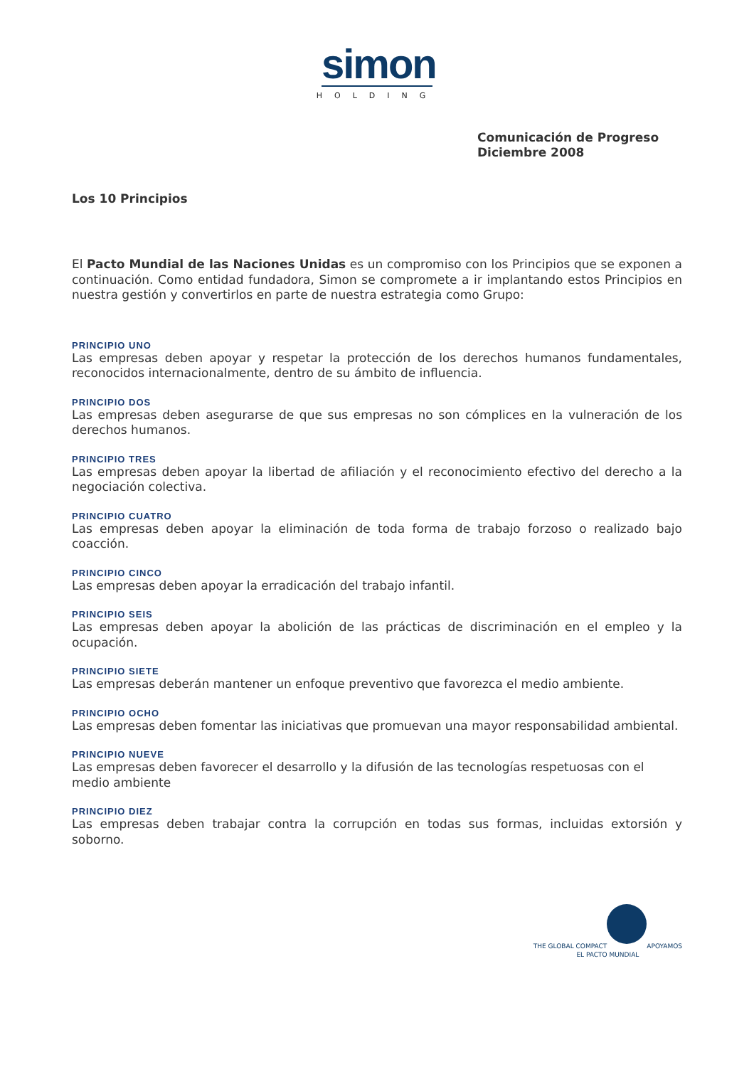simon
HOLDING
Comunicación de Progreso
Diciembre 2008
Los 10 Principios
El Pacto Mundial de las Naciones Unidas es un compromiso con los Principios que se exponen a continuación. Como entidad fundadora, Simon se compromete a ir implantando estos Principios en nuestra gestión y convertirlos en parte de nuestra estrategia como Grupo:
PRINCIPIO UNO
Las empresas deben apoyar y respetar la protección de los derechos humanos fundamentales, reconocidos internacionalmente, dentro de su ámbito de influencia.
PRINCIPIO DOS
Las empresas deben asegurarse de que sus empresas no son cómplices en la vulneración de los derechos humanos.
PRINCIPIO TRES
Las empresas deben apoyar la libertad de afiliación y el reconocimiento efectivo del derecho a la negociación colectiva.
PRINCIPIO CUATRO
Las empresas deben apoyar la eliminación de toda forma de trabajo forzoso o realizado bajo coacción.
PRINCIPIO CINCO
Las empresas deben apoyar la erradicación del trabajo infantil.
PRINCIPIO SEIS
Las empresas deben apoyar la abolición de las prácticas de discriminación en el empleo y la ocupación.
PRINCIPIO SIETE
Las empresas deberán mantener un enfoque preventivo que favorezca el medio ambiente.
PRINCIPIO OCHO
Las empresas deben fomentar las iniciativas que promuevan una mayor responsabilidad ambiental.
PRINCIPIO NUEVE
Las empresas deben favorecer el desarrollo y la difusión de las tecnologías respetuosas con el medio ambiente
PRINCIPIO DIEZ
Las empresas deben trabajar contra la corrupción en todas sus formas, incluidas extorsión y soborno.
THE GLOBAL COMPACT
APOYAMOS
EL PACTO MUNDIAL